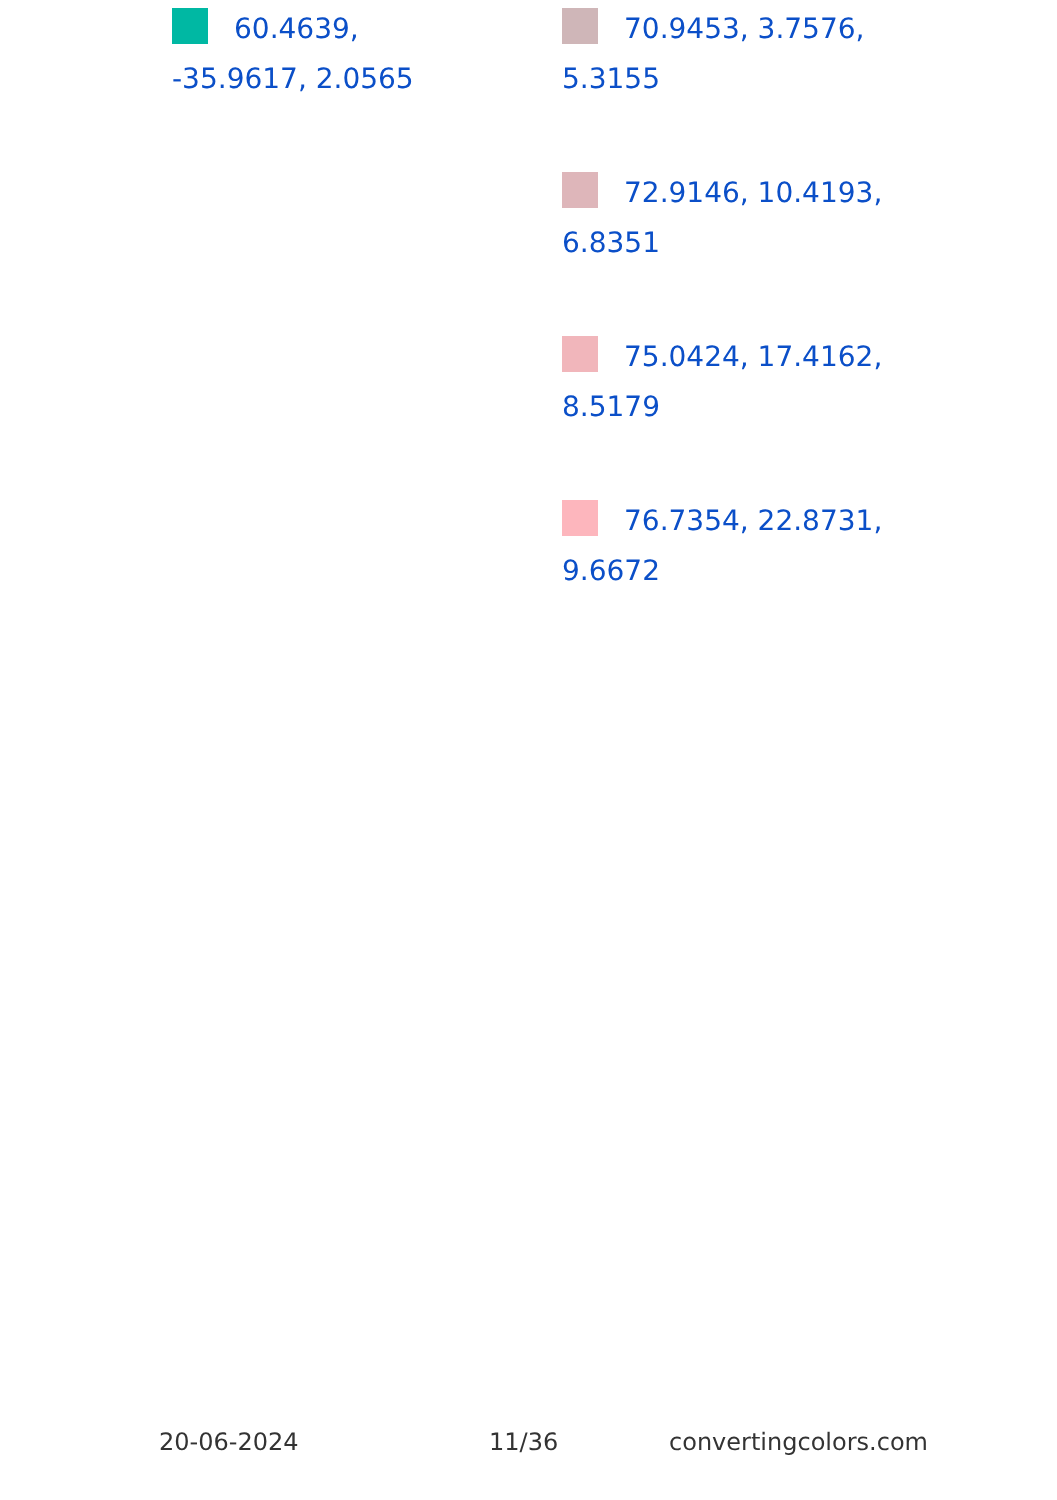60.4639, -35.9617, 2.0565 70.9453, 3.7576, 5.3155
72.9146, 10.4193, 6.8351
75.0424, 17.4162, 8.5179
76.7354, 22.8731, 9.6672
20-06-2024 11/36 convertingcolors.com